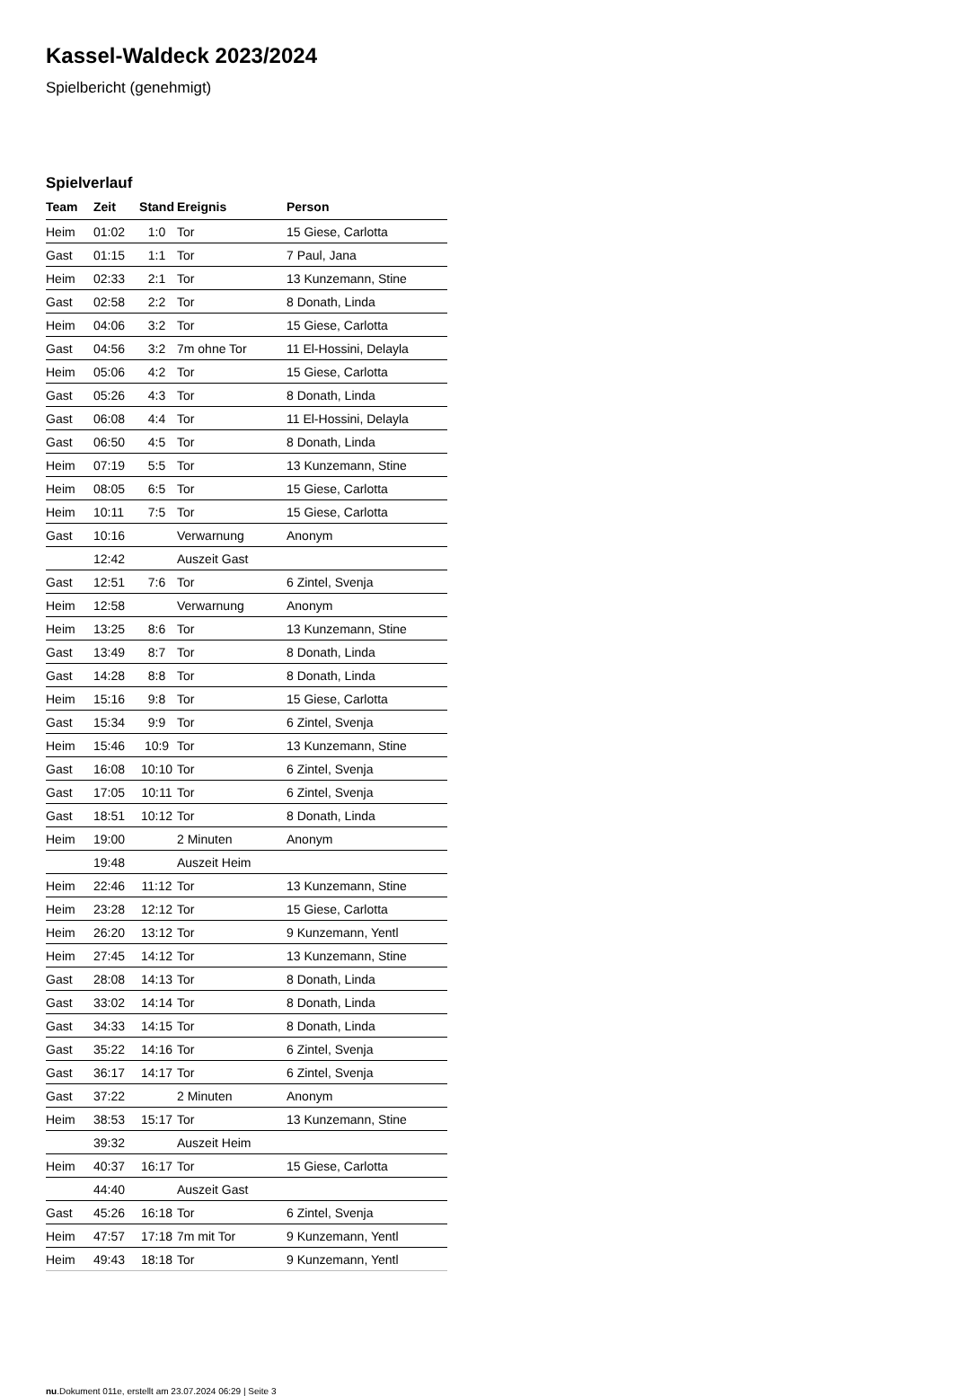Kassel-Waldeck 2023/2024
Spielbericht (genehmigt)
Spielverlauf
| Team | Zeit | Stand | Ereignis | Person |
| --- | --- | --- | --- | --- |
| Heim | 01:02 | 1:0 | Tor | 15 Giese, Carlotta |
| Gast | 01:15 | 1:1 | Tor | 7 Paul, Jana |
| Heim | 02:33 | 2:1 | Tor | 13 Kunzemann, Stine |
| Gast | 02:58 | 2:2 | Tor | 8 Donath, Linda |
| Heim | 04:06 | 3:2 | Tor | 15 Giese, Carlotta |
| Gast | 04:56 | 3:2 | 7m ohne Tor | 11 El-Hossini, Delayla |
| Heim | 05:06 | 4:2 | Tor | 15 Giese, Carlotta |
| Gast | 05:26 | 4:3 | Tor | 8 Donath, Linda |
| Gast | 06:08 | 4:4 | Tor | 11 El-Hossini, Delayla |
| Gast | 06:50 | 4:5 | Tor | 8 Donath, Linda |
| Heim | 07:19 | 5:5 | Tor | 13 Kunzemann, Stine |
| Heim | 08:05 | 6:5 | Tor | 15 Giese, Carlotta |
| Heim | 10:11 | 7:5 | Tor | 15 Giese, Carlotta |
| Gast | 10:16 | | Verwarnung | Anonym |
| | 12:42 | | Auszeit Gast | |
| Gast | 12:51 | 7:6 | Tor | 6 Zintel, Svenja |
| Heim | 12:58 | | Verwarnung | Anonym |
| Heim | 13:25 | 8:6 | Tor | 13 Kunzemann, Stine |
| Gast | 13:49 | 8:7 | Tor | 8 Donath, Linda |
| Gast | 14:28 | 8:8 | Tor | 8 Donath, Linda |
| Heim | 15:16 | 9:8 | Tor | 15 Giese, Carlotta |
| Gast | 15:34 | 9:9 | Tor | 6 Zintel, Svenja |
| Heim | 15:46 | 10:9 | Tor | 13 Kunzemann, Stine |
| Gast | 16:08 | 10:10 | Tor | 6 Zintel, Svenja |
| Gast | 17:05 | 10:11 | Tor | 6 Zintel, Svenja |
| Gast | 18:51 | 10:12 | Tor | 8 Donath, Linda |
| Heim | 19:00 | | 2 Minuten | Anonym |
| | 19:48 | | Auszeit Heim | |
| Heim | 22:46 | 11:12 | Tor | 13 Kunzemann, Stine |
| Heim | 23:28 | 12:12 | Tor | 15 Giese, Carlotta |
| Heim | 26:20 | 13:12 | Tor | 9 Kunzemann, Yentl |
| Heim | 27:45 | 14:12 | Tor | 13 Kunzemann, Stine |
| Gast | 28:08 | 14:13 | Tor | 8 Donath, Linda |
| Gast | 33:02 | 14:14 | Tor | 8 Donath, Linda |
| Gast | 34:33 | 14:15 | Tor | 8 Donath, Linda |
| Gast | 35:22 | 14:16 | Tor | 6 Zintel, Svenja |
| Gast | 36:17 | 14:17 | Tor | 6 Zintel, Svenja |
| Gast | 37:22 | | 2 Minuten | Anonym |
| Heim | 38:53 | 15:17 | Tor | 13 Kunzemann, Stine |
| | 39:32 | | Auszeit Heim | |
| Heim | 40:37 | 16:17 | Tor | 15 Giese, Carlotta |
| | 44:40 | | Auszeit Gast | |
| Gast | 45:26 | 16:18 | Tor | 6 Zintel, Svenja |
| Heim | 47:57 | 17:18 | 7m mit Tor | 9 Kunzemann, Yentl |
| Heim | 49:43 | 18:18 | Tor | 9 Kunzemann, Yentl |
nu.Dokument 011e, erstellt am 23.07.2024 06:29 | Seite 3